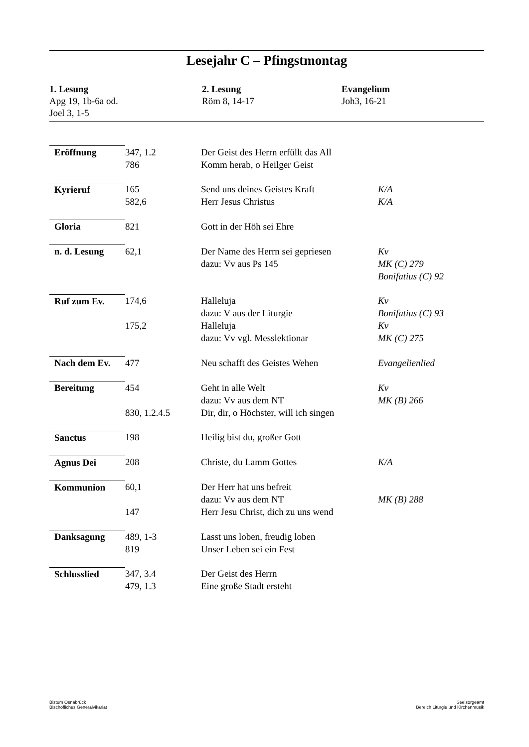Lesejahr C – Pfingstmontag
1. Lesung
Apg 19, 1b-6a od.
Joel 3, 1-5
2. Lesung
Röm 8, 14-17
Evangelium
Joh3, 16-21
| Eröffnung | 347, 1.2 786 | Der Geist des Herrn erfüllt das All Komm herab, o Heilger Geist | |
| Kyrieruf | 165 582,6 | Send uns deines Geistes Kraft Herr Jesus Christus | K/A K/A |
| Gloria | 821 | Gott in der Höh sei Ehre | |
| n. d. Lesung | 62,1 | Der Name des Herrn sei gepriesen dazu: Vv aus Ps 145 | Kv MK (C) 279 Bonifatius (C) 92 |
| Ruf zum Ev. | 174,6 175,2 | Halleluja dazu: V aus der Liturgie Halleluja dazu: Vv vgl. Messlektionar | Kv Bonifatius (C) 93 Kv MK (C) 275 |
| Nach dem Ev. | 477 | Neu schafft des Geistes Wehen | Evangelienlied |
| Bereitung | 454 830, 1.2.4.5 | Geht in alle Welt dazu: Vv aus dem NT Dir, dir, o Höchster, will ich singen | Kv MK (B) 266 |
| Sanctus | 198 | Heilig bist du, großer Gott | |
| Agnus Dei | 208 | Christe, du Lamm Gottes | K/A |
| Kommunion | 60,1 147 | Der Herr hat uns befreit dazu: Vv aus dem NT Herr Jesu Christ, dich zu uns wend | MK (B) 288 |
| Danksagung | 489, 1-3 819 | Lasst uns loben, freudig loben Unser Leben sei ein Fest | |
| Schlusslied | 347, 3.4 479, 1.3 | Der Geist des Herrn Eine große Stadt ersteht | |
Bistum Osnabrück
Bischöfliches Generalvikariat
Seelsorgeamt
Bereich Liturgie und Kirchenmusik